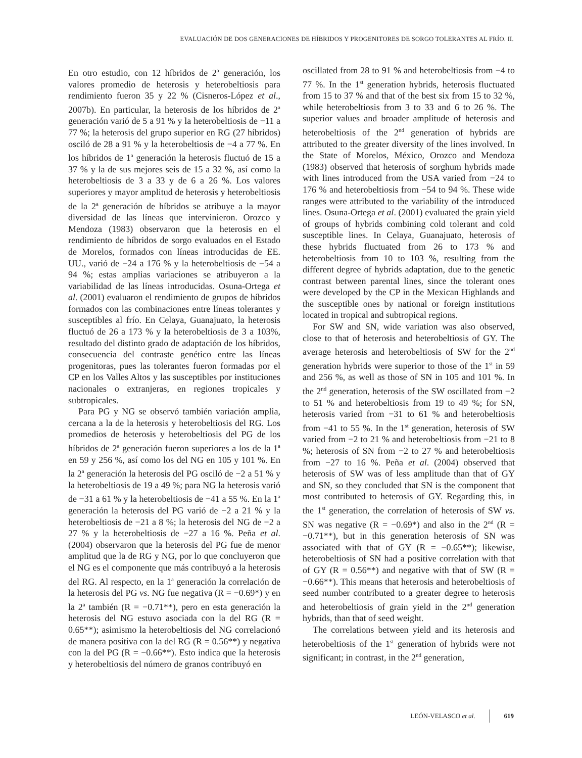EVALUACIÓN DE DOS GENERACIONES DE HÍBRIDOS Y PROGENITORES DE SORGO TOLERANTES AL FRÍO. II.
En otro estudio, con 12 híbridos de 2<sup>a</sup> generación, los valores promedio de heterosis y heterobeltiosis para rendimiento fueron 35 y 22 % (Cisneros-López et al., 2007b). En particular, la heterosis de los híbridos de 2<sup>a</sup> generación varió de 5 a 91 % y la heterobeltiosis de −11 a 77 %; la heterosis del grupo superior en RG (27 híbridos) osciló de 28 a 91 % y la heterobeltiosis de −4 a 77 %. En los híbridos de 1<sup>a</sup> generación la heterosis fluctuó de 15 a 37 % y la de sus mejores seis de 15 a 32 %, así como la heterobeltiosis de 3 a 33 y de 6 a 26 %. Los valores superiores y mayor amplitud de heterosis y heterobeltiosis de la 2<sup>a</sup> generación de híbridos se atribuye a la mayor diversidad de las líneas que intervinieron. Orozco y Mendoza (1983) observaron que la heterosis en el rendimiento de híbridos de sorgo evaluados en el Estado de Morelos, formados con líneas introducidas de EE. UU., varió de −24 a 176 % y la heterobeltiosis de −54 a 94 %; estas amplias variaciones se atribuyeron a la variabilidad de las líneas introducidas. Osuna-Ortega et al. (2001) evaluaron el rendimiento de grupos de híbridos formados con las combinaciones entre líneas tolerantes y susceptibles al frío. En Celaya, Guanajuato, la heterosis fluctuó de 26 a 173 % y la heterobeltiosis de 3 a 103%, resultado del distinto grado de adaptación de los híbridos, consecuencia del contraste genético entre las líneas progenitoras, pues las tolerantes fueron formadas por el CP en los Valles Altos y las susceptibles por instituciones nacionales o extranjeras, en regiones tropicales y subtropicales.
Para PG y NG se observó también variación amplia, cercana a la de la heterosis y heterobeltiosis del RG. Los promedios de heterosis y heterobeltiosis del PG de los híbridos de 2<sup>a</sup> generación fueron superiores a los de la 1<sup>a</sup> en 59 y 256 %, así como los del NG en 105 y 101 %. En la 2<sup>a</sup> generación la heterosis del PG osciló de −2 a 51 % y la heterobeltiosis de 19 a 49 %; para NG la heterosis varió de −31 a 61 % y la heterobeltiosis de −41 a 55 %. En la 1<sup>a</sup> generación la heterosis del PG varió de −2 a 21 % y la heterobeltiosis de −21 a 8 %; la heterosis del NG de −2 a 27 % y la heterobeltiosis de −27 a 16 %. Peña et al. (2004) observaron que la heterosis del PG fue de menor amplitud que la de RG y NG, por lo que concluyeron que el NG es el componente que más contribuyó a la heterosis del RG. Al respecto, en la 1<sup>a</sup> generación la correlación de la heterosis del PG vs. NG fue negativa (R = −0.69*) y en la 2<sup>a</sup> también (R = −0.71**), pero en esta generación la heterosis del NG estuvo asociada con la del RG (R = 0.65**); asimismo la heterobeltiosis del NG correlacionó de manera positiva con la del RG (R = 0.56**) y negativa con la del PG (R = −0.66**). Esto indica que la heterosis y heterobeltiosis del número de granos contribuyó en
oscillated from 28 to 91 % and heterobeltiosis from −4 to 77 %. In the 1<sup>st</sup> generation hybrids, heterosis fluctuated from 15 to 37 % and that of the best six from 15 to 32 %, while heterobeltiosis from 3 to 33 and 6 to 26 %. The superior values and broader amplitude of heterosis and heterobeltiosis of the 2<sup>nd</sup> generation of hybrids are attributed to the greater diversity of the lines involved. In the State of Morelos, México, Orozco and Mendoza (1983) observed that heterosis of sorghum hybrids made with lines introduced from the USA varied from −24 to 176 % and heterobeltiosis from −54 to 94 %. These wide ranges were attributed to the variability of the introduced lines. Osuna-Ortega et al. (2001) evaluated the grain yield of groups of hybrids combining cold tolerant and cold susceptible lines. In Celaya, Guanajuato, heterosis of these hybrids fluctuated from 26 to 173 % and heterobeltiosis from 10 to 103 %, resulting from the different degree of hybrids adaptation, due to the genetic contrast between parental lines, since the tolerant ones were developed by the CP in the Mexican Highlands and the susceptible ones by national or foreign institutions located in tropical and subtropical regions.
For SW and SN, wide variation was also observed, close to that of heterosis and heterobeltiosis of GY. The average heterosis and heterobeltiosis of SW for the 2<sup>nd</sup> generation hybrids were superior to those of the 1<sup>st</sup> in 59 and 256 %, as well as those of SN in 105 and 101 %. In the 2<sup>nd</sup> generation, heterosis of the SW oscillated from −2 to 51 % and heterobeltiosis from 19 to 49 %; for SN, heterosis varied from −31 to 61 % and heterobeltiosis from −41 to 55 %. In the 1<sup>st</sup> generation, heterosis of SW varied from −2 to 21 % and heterobeltiosis from −21 to 8 %; heterosis of SN from −2 to 27 % and heterobeltiosis from −27 to 16 %. Peña et al. (2004) observed that heterosis of SW was of less amplitude than that of GY and SN, so they concluded that SN is the component that most contributed to heterosis of GY. Regarding this, in the 1<sup>st</sup> generation, the correlation of heterosis of SW vs. SN was negative (R = −0.69*) and also in the 2<sup>nd</sup> (R = −0.71**), but in this generation heterosis of SN was associated with that of GY (R = −0.65**); likewise, heterobeltiosis of SN had a positive correlation with that of GY (R = 0.56**) and negative with that of SW (R = −0.66**). This means that heterosis and heterobeltiosis of seed number contributed to a greater degree to heterosis and heterobeltiosis of grain yield in the 2<sup>nd</sup> generation hybrids, than that of seed weight.
The correlations between yield and its heterosis and heterobeltiosis of the 1<sup>st</sup> generation of hybrids were not significant; in contrast, in the 2<sup>nd</sup> generation,
LEÓN-VELASCO et al. 619